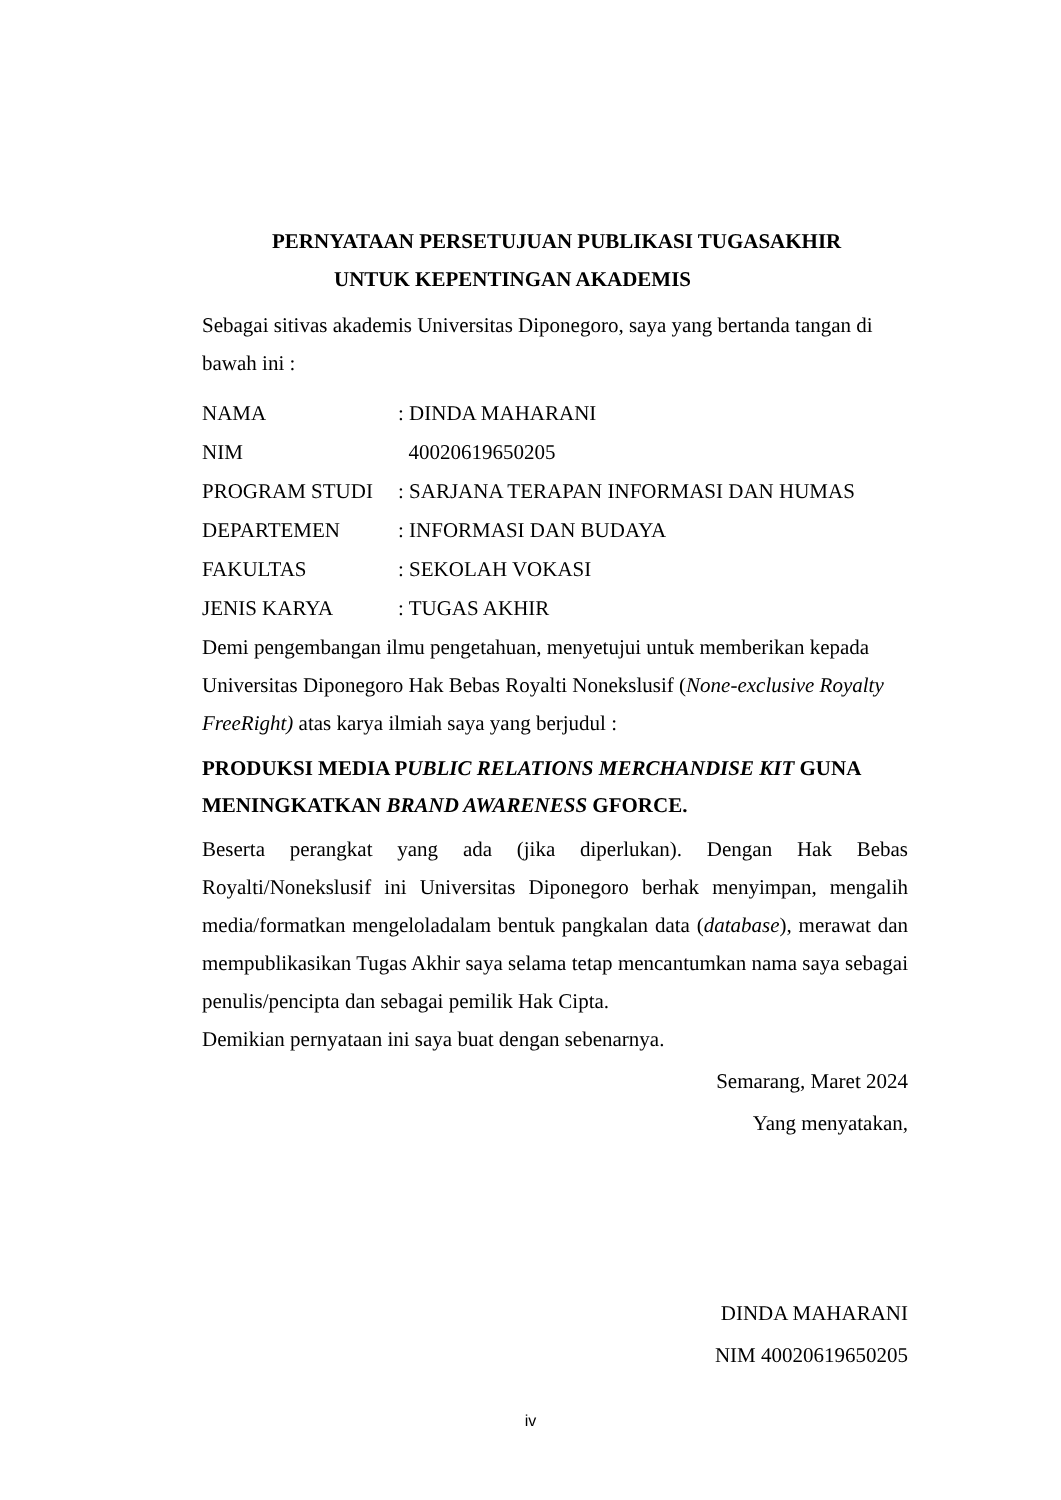PERNYATAAN PERSETUJUAN PUBLIKASI TUGASAKHIR
UNTUK KEPENTINGAN AKADEMIS
Sebagai sitivas akademis Universitas Diponegoro, saya yang bertanda tangan di bawah ini :
| NAMA | : DINDA MAHARANI |
| NIM | 40020619650205 |
| PROGRAM STUDI | : SARJANA TERAPAN INFORMASI DAN HUMAS |
| DEPARTEMEN | : INFORMASI DAN BUDAYA |
| FAKULTAS | : SEKOLAH VOKASI |
| JENIS KARYA | : TUGAS AKHIR |
Demi pengembangan ilmu pengetahuan, menyetujui untuk memberikan kepada Universitas Diponegoro Hak Bebas Royalti Nonekslusif (None-exclusive Royalty FreeRight) atas karya ilmiah saya yang berjudul :
PRODUKSI MEDIA PUBLIC RELATIONS MERCHANDISE KIT GUNA MENINGKATKAN BRAND AWARENESS GFORCE.
Beserta perangkat yang ada (jika diperlukan). Dengan Hak Bebas Royalti/Nonekslusif ini Universitas Diponegoro berhak menyimpan, mengalih media/formatkan mengeloladalam bentuk pangkalan data (database), merawat dan mempublikasikan Tugas Akhir saya selama tetap mencantumkan nama saya sebagai penulis/pencipta dan sebagai pemilik Hak Cipta.
Demikian pernyataan ini saya buat dengan sebenarnya.
Semarang, Maret 2024
Yang menyatakan,
DINDA MAHARANI
NIM 40020619650205
iv